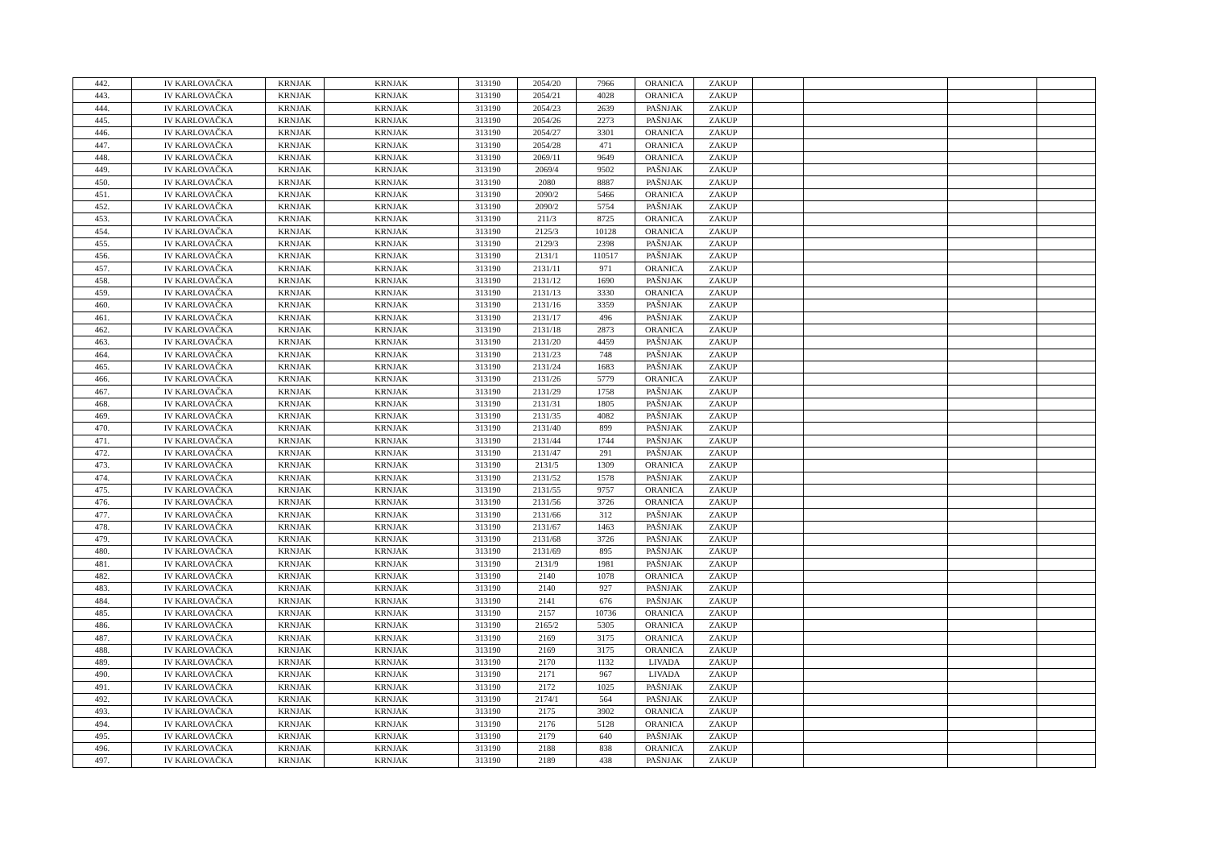| 442. | IV KARLOVAČKA | KRNJAK | KRNJAK | 313190 | 2054/20 | 7966 | ORANICA | ZAKUP | | | | |
| 443. | IV KARLOVAČKA | KRNJAK | KRNJAK | 313190 | 2054/21 | 4028 | ORANICA | ZAKUP | | | | |
| 444. | IV KARLOVAČKA | KRNJAK | KRNJAK | 313190 | 2054/23 | 2639 | PAŠNJAK | ZAKUP | | | | |
| 445. | IV KARLOVAČKA | KRNJAK | KRNJAK | 313190 | 2054/26 | 2273 | PAŠNJAK | ZAKUP | | | | |
| 446. | IV KARLOVAČKA | KRNJAK | KRNJAK | 313190 | 2054/27 | 3301 | ORANICA | ZAKUP | | | | |
| 447. | IV KARLOVAČKA | KRNJAK | KRNJAK | 313190 | 2054/28 | 471 | ORANICA | ZAKUP | | | | |
| 448. | IV KARLOVAČKA | KRNJAK | KRNJAK | 313190 | 2069/11 | 9649 | ORANICA | ZAKUP | | | | |
| 449. | IV KARLOVAČKA | KRNJAK | KRNJAK | 313190 | 2069/4 | 9502 | PAŠNJAK | ZAKUP | | | | |
| 450. | IV KARLOVAČKA | KRNJAK | KRNJAK | 313190 | 2080 | 8887 | PAŠNJAK | ZAKUP | | | | |
| 451. | IV KARLOVAČKA | KRNJAK | KRNJAK | 313190 | 2090/2 | 5466 | ORANICA | ZAKUP | | | | |
| 452. | IV KARLOVAČKA | KRNJAK | KRNJAK | 313190 | 2090/2 | 5754 | PAŠNJAK | ZAKUP | | | | |
| 453. | IV KARLOVAČKA | KRNJAK | KRNJAK | 313190 | 211/3 | 8725 | ORANICA | ZAKUP | | | | |
| 454. | IV KARLOVAČKA | KRNJAK | KRNJAK | 313190 | 2125/3 | 10128 | ORANICA | ZAKUP | | | | |
| 455. | IV KARLOVAČKA | KRNJAK | KRNJAK | 313190 | 2129/3 | 2398 | PAŠNJAK | ZAKUP | | | | |
| 456. | IV KARLOVAČKA | KRNJAK | KRNJAK | 313190 | 2131/1 | 110517 | PAŠNJAK | ZAKUP | | | | |
| 457. | IV KARLOVAČKA | KRNJAK | KRNJAK | 313190 | 2131/11 | 971 | ORANICA | ZAKUP | | | | |
| 458. | IV KARLOVAČKA | KRNJAK | KRNJAK | 313190 | 2131/12 | 1690 | PAŠNJAK | ZAKUP | | | | |
| 459. | IV KARLOVAČKA | KRNJAK | KRNJAK | 313190 | 2131/13 | 3330 | ORANICA | ZAKUP | | | | |
| 460. | IV KARLOVAČKA | KRNJAK | KRNJAK | 313190 | 2131/16 | 3359 | PAŠNJAK | ZAKUP | | | | |
| 461. | IV KARLOVAČKA | KRNJAK | KRNJAK | 313190 | 2131/17 | 496 | PAŠNJAK | ZAKUP | | | | |
| 462. | IV KARLOVAČKA | KRNJAK | KRNJAK | 313190 | 2131/18 | 2873 | ORANICA | ZAKUP | | | | |
| 463. | IV KARLOVAČKA | KRNJAK | KRNJAK | 313190 | 2131/20 | 4459 | PAŠNJAK | ZAKUP | | | | |
| 464. | IV KARLOVAČKA | KRNJAK | KRNJAK | 313190 | 2131/23 | 748 | PAŠNJAK | ZAKUP | | | | |
| 465. | IV KARLOVAČKA | KRNJAK | KRNJAK | 313190 | 2131/24 | 1683 | PAŠNJAK | ZAKUP | | | | |
| 466. | IV KARLOVAČKA | KRNJAK | KRNJAK | 313190 | 2131/26 | 5779 | ORANICA | ZAKUP | | | | |
| 467. | IV KARLOVAČKA | KRNJAK | KRNJAK | 313190 | 2131/29 | 1758 | PAŠNJAK | ZAKUP | | | | |
| 468. | IV KARLOVAČKA | KRNJAK | KRNJAK | 313190 | 2131/31 | 1805 | PAŠNJAK | ZAKUP | | | | |
| 469. | IV KARLOVAČKA | KRNJAK | KRNJAK | 313190 | 2131/35 | 4082 | PAŠNJAK | ZAKUP | | | | |
| 470. | IV KARLOVAČKA | KRNJAK | KRNJAK | 313190 | 2131/40 | 899 | PAŠNJAK | ZAKUP | | | | |
| 471. | IV KARLOVAČKA | KRNJAK | KRNJAK | 313190 | 2131/44 | 1744 | PAŠNJAK | ZAKUP | | | | |
| 472. | IV KARLOVAČKA | KRNJAK | KRNJAK | 313190 | 2131/47 | 291 | PAŠNJAK | ZAKUP | | | | |
| 473. | IV KARLOVAČKA | KRNJAK | KRNJAK | 313190 | 2131/5 | 1309 | ORANICA | ZAKUP | | | | |
| 474. | IV KARLOVAČKA | KRNJAK | KRNJAK | 313190 | 2131/52 | 1578 | PAŠNJAK | ZAKUP | | | | |
| 475. | IV KARLOVAČKA | KRNJAK | KRNJAK | 313190 | 2131/55 | 9757 | ORANICA | ZAKUP | | | | |
| 476. | IV KARLOVAČKA | KRNJAK | KRNJAK | 313190 | 2131/56 | 3726 | ORANICA | ZAKUP | | | | |
| 477. | IV KARLOVAČKA | KRNJAK | KRNJAK | 313190 | 2131/66 | 312 | PAŠNJAK | ZAKUP | | | | |
| 478. | IV KARLOVAČKA | KRNJAK | KRNJAK | 313190 | 2131/67 | 1463 | PAŠNJAK | ZAKUP | | | | |
| 479. | IV KARLOVAČKA | KRNJAK | KRNJAK | 313190 | 2131/68 | 3726 | PAŠNJAK | ZAKUP | | | | |
| 480. | IV KARLOVAČKA | KRNJAK | KRNJAK | 313190 | 2131/69 | 895 | PAŠNJAK | ZAKUP | | | | |
| 481. | IV KARLOVAČKA | KRNJAK | KRNJAK | 313190 | 2131/9 | 1981 | PAŠNJAK | ZAKUP | | | | |
| 482. | IV KARLOVAČKA | KRNJAK | KRNJAK | 313190 | 2140 | 1078 | ORANICA | ZAKUP | | | | |
| 483. | IV KARLOVAČKA | KRNJAK | KRNJAK | 313190 | 2140 | 927 | PAŠNJAK | ZAKUP | | | | |
| 484. | IV KARLOVAČKA | KRNJAK | KRNJAK | 313190 | 2141 | 676 | PAŠNJAK | ZAKUP | | | | |
| 485. | IV KARLOVAČKA | KRNJAK | KRNJAK | 313190 | 2157 | 10736 | ORANICA | ZAKUP | | | | |
| 486. | IV KARLOVAČKA | KRNJAK | KRNJAK | 313190 | 2165/2 | 5305 | ORANICA | ZAKUP | | | | |
| 487. | IV KARLOVAČKA | KRNJAK | KRNJAK | 313190 | 2169 | 3175 | ORANICA | ZAKUP | | | | |
| 488. | IV KARLOVAČKA | KRNJAK | KRNJAK | 313190 | 2169 | 3175 | ORANICA | ZAKUP | | | | |
| 489. | IV KARLOVAČKA | KRNJAK | KRNJAK | 313190 | 2170 | 1132 | LIVADA | ZAKUP | | | | |
| 490. | IV KARLOVAČKA | KRNJAK | KRNJAK | 313190 | 2171 | 967 | LIVADA | ZAKUP | | | | |
| 491. | IV KARLOVAČKA | KRNJAK | KRNJAK | 313190 | 2172 | 1025 | PAŠNJAK | ZAKUP | | | | |
| 492. | IV KARLOVAČKA | KRNJAK | KRNJAK | 313190 | 2174/1 | 564 | PAŠNJAK | ZAKUP | | | | |
| 493. | IV KARLOVAČKA | KRNJAK | KRNJAK | 313190 | 2175 | 3902 | ORANICA | ZAKUP | | | | |
| 494. | IV KARLOVAČKA | KRNJAK | KRNJAK | 313190 | 2176 | 5128 | ORANICA | ZAKUP | | | | |
| 495. | IV KARLOVAČKA | KRNJAK | KRNJAK | 313190 | 2179 | 640 | PAŠNJAK | ZAKUP | | | | |
| 496. | IV KARLOVAČKA | KRNJAK | KRNJAK | 313190 | 2188 | 838 | ORANICA | ZAKUP | | | | |
| 497. | IV KARLOVAČKA | KRNJAK | KRNJAK | 313190 | 2189 | 438 | PAŠNJAK | ZAKUP | | | | |